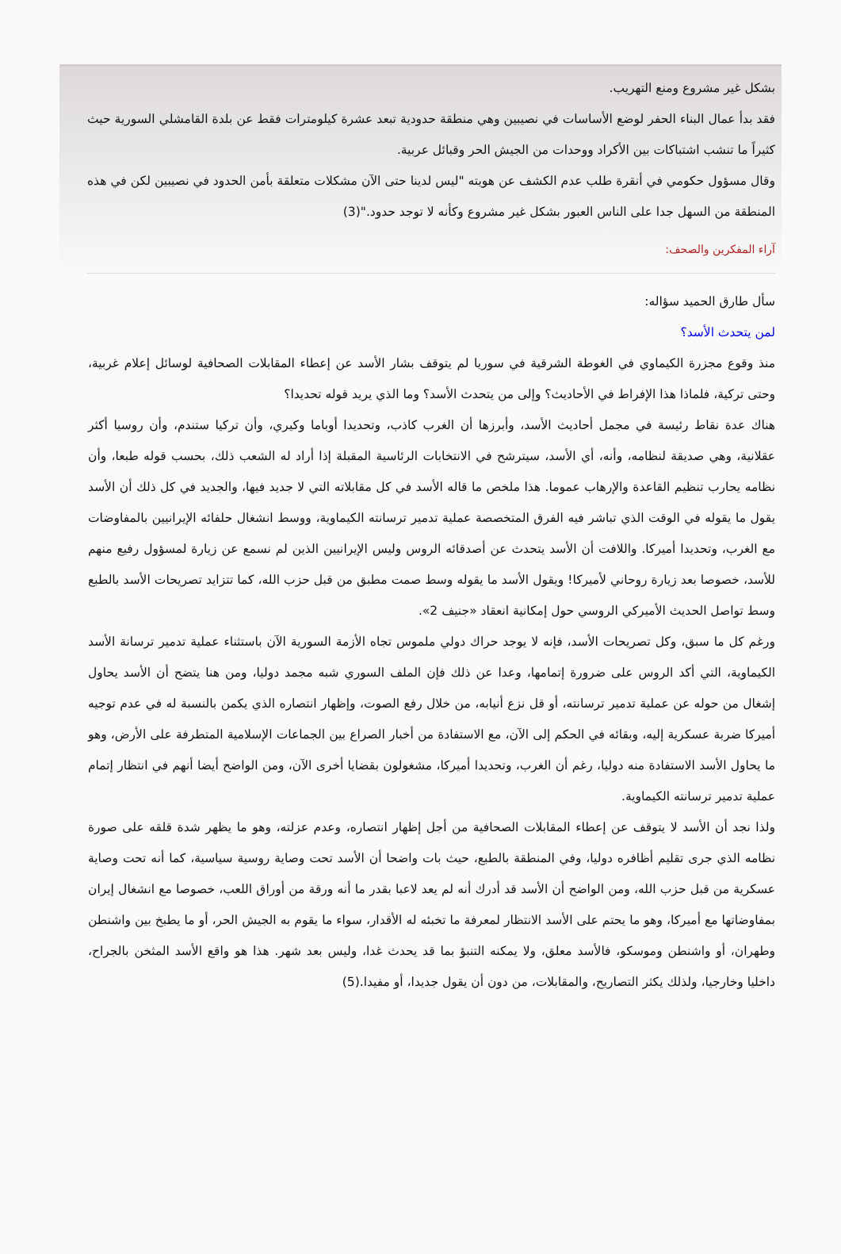بشكل غير مشروع ومنع التهريب.
فقد بدأ عمال البناء الحفر لوضع الأساسات في نصيبين وهي منطقة حدودية تبعد عشرة كيلومترات فقط عن بلدة القامشلي السورية حيث كثيراً ما تنشب اشتباكات بين الأكراد ووحدات من الجيش الحر وقبائل عربية.
وقال مسؤول حكومي في أنقرة طلب عدم الكشف عن هويته "ليس لدينا حتى الآن مشكلات متعلقة بأمن الحدود في نصيبين لكن في هذه المنطقة من السهل جدا على الناس العبور بشكل غير مشروع وكأنه لا توجد حدود."(3)
آراء المفكرين والصحف:
سأل طارق الحميد سؤاله:
لمن يتحدث الأسد؟
منذ وقوع مجزرة الكيماوي في الغوطة الشرقية في سوريا لم يتوقف بشار الأسد عن إعطاء المقابلات الصحافية لوسائل إعلام غربية، وحتى تركية، فلماذا هذا الإفراط في الأحاديث؟ وإلى من يتحدث الأسد؟ وما الذي يريد قوله تحديدا؟
هناك عدة نقاط رئيسة في مجمل أحاديث الأسد، وأبرزها أن الغرب كاذب، وتحديدا أوباما وكيري، وأن تركيا ستندم، وأن روسيا أكثر عقلانية، وهي صديقة لنظامه، وأنه، أي الأسد، سيترشح في الانتخابات الرئاسية المقبلة إذا أراد له الشعب ذلك، بحسب قوله طبعا، وأن نظامه يحارب تنظيم القاعدة والإرهاب عموما. هذا ملخص ما قاله الأسد في كل مقابلاته التي لا جديد فيها، والجديد في كل ذلك أن الأسد يقول ما يقوله في الوقت الذي تباشر فيه الفرق المتخصصة عملية تدمير ترسانته الكيماوية، ووسط انشغال حلفائه الإيرانيين بالمفاوضات مع الغرب، وتحديدا أميركا. واللافت أن الأسد يتحدث عن أصدقائه الروس وليس الإيرانيين الذين لم نسمع عن زيارة لمسؤول رفيع منهم للأسد، خصوصا بعد زيارة روحاني لأميركا! ويقول الأسد ما يقوله وسط صمت مطبق من قبل حزب الله، كما تتزايد تصريحات الأسد بالطبع وسط تواصل الحديث الأميركي الروسي حول إمكانية انعقاد «جنيف 2».
ورغم كل ما سبق، وكل تصريحات الأسد، فإنه لا يوجد حراك دولي ملموس تجاه الأزمة السورية الآن باستثناء عملية تدمير ترسانة الأسد الكيماوية، التي أكد الروس على ضرورة إتمامها، وعدا عن ذلك فإن الملف السوري شبه مجمد دوليا، ومن هنا يتضح أن الأسد يحاول إشغال من حوله عن عملية تدمير ترسانته، أو قل نزع أنيابه، من خلال رفع الصوت، وإظهار انتصاره الذي يكمن بالنسبة له في عدم توجيه أميركا ضربة عسكرية إليه، وبقائه في الحكم إلى الآن، مع الاستفادة من أخبار الصراع بين الجماعات الإسلامية المتطرفة على الأرض، وهو ما يحاول الأسد الاستفادة منه دوليا، رغم أن الغرب، وتحديدا أميركا، مشغولون بقضايا أخرى الآن، ومن الواضح أيضا أنهم في انتظار إتمام عملية تدمير ترسانته الكيماوية.
ولذا نجد أن الأسد لا يتوقف عن إعطاء المقابلات الصحافية من أجل إظهار انتصاره، وعدم عزلته، وهو ما يظهر شدة قلقه على صورة نظامه الذي جرى تقليم أظافره دوليا، وفي المنطقة بالطبع، حيث بات واضحا أن الأسد تحت وصاية روسية سياسية، كما أنه تحت وصاية عسكرية من قبل حزب الله، ومن الواضح أن الأسد قد أدرك أنه لم يعد لاعبا بقدر ما أنه ورقة من أوراق اللعب، خصوصا مع انشغال إيران بمفاوضاتها مع أميركا، وهو ما يحتم على الأسد الانتظار لمعرفة ما تخبئه له الأقدار، سواء ما يقوم به الجيش الحر، أو ما يطبخ بين واشنطن وطهران، أو واشنطن وموسكو، فالأسد معلق، ولا يمكنه التنبؤ بما قد يحدث غدا، وليس بعد شهر. هذا هو واقع الأسد المثخن بالجراح، داخليا وخارجيا، ولذلك يكثر التصاريح، والمقابلات، من دون أن يقول جديدا، أو مفيدا.(5)